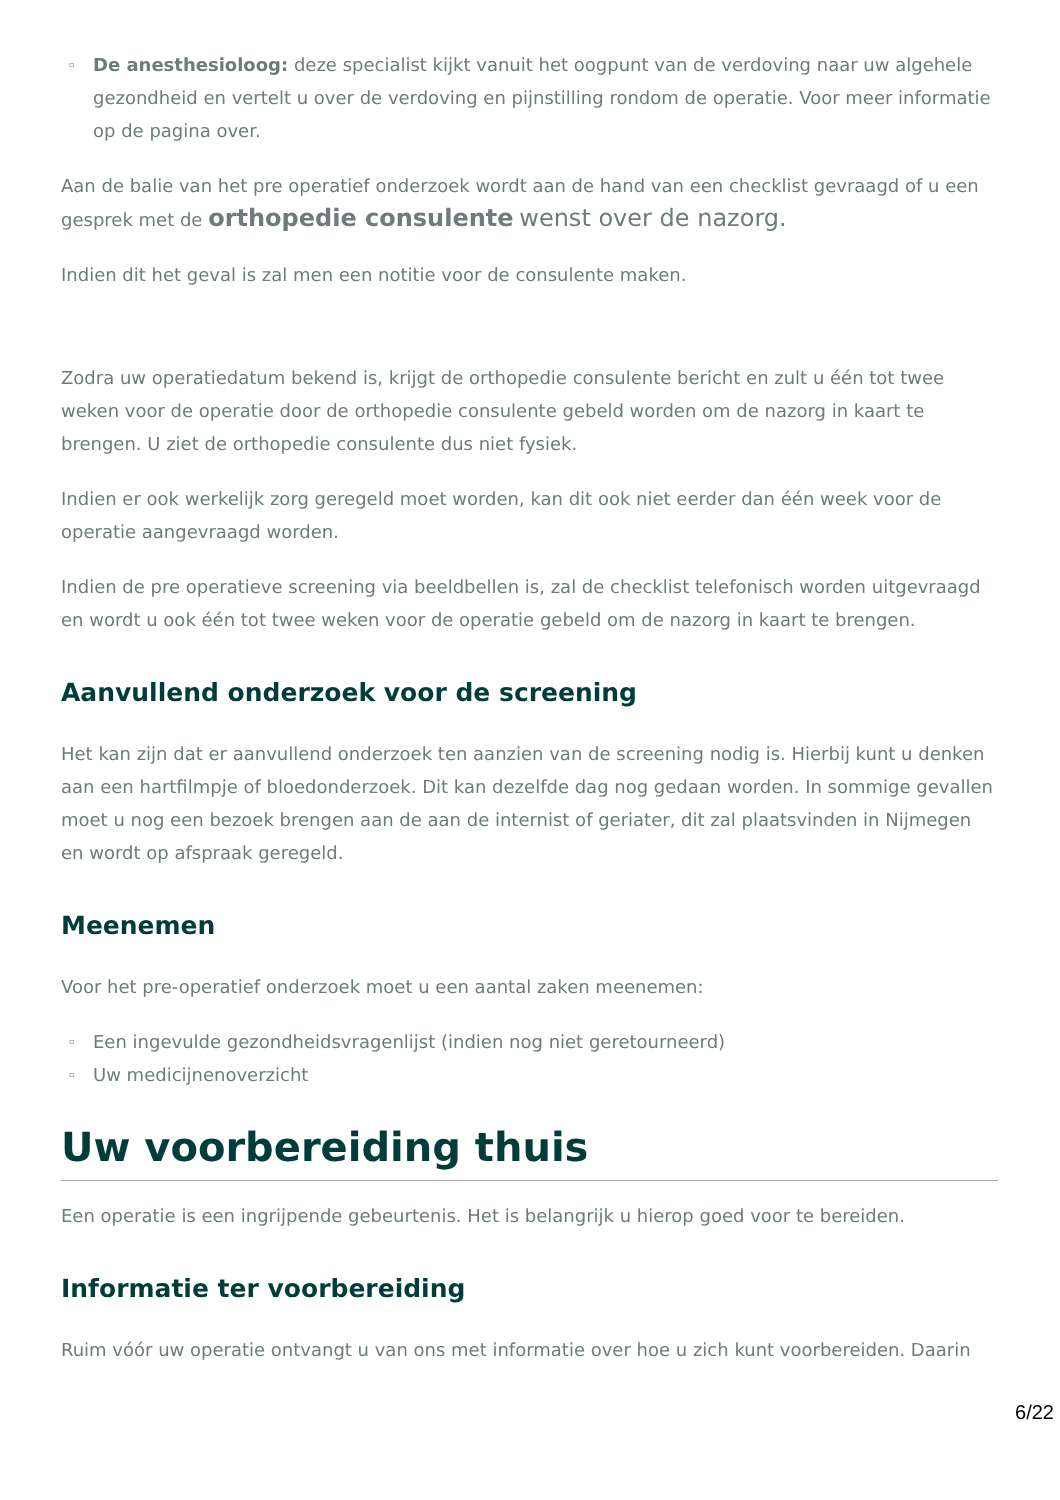▫ De anesthesioloog: deze specialist kijkt vanuit het oogpunt van de verdoving naar uw algehele gezondheid en vertelt u over de verdoving en pijnstilling rondom de operatie. Voor meer informatie op de pagina over.
Aan de balie van het pre operatief onderzoek wordt aan de hand van een checklist gevraagd of u een gesprek met de orthopedie consulente wenst over de nazorg.
Indien dit het geval is zal men een notitie voor de consulente maken.
Zodra uw operatiedatum bekend is, krijgt de orthopedie consulente bericht en zult u één tot twee weken voor de operatie door de orthopedie consulente gebeld worden om de nazorg in kaart te brengen. U ziet de orthopedie consulente dus niet fysiek.
Indien er ook werkelijk zorg geregeld moet worden, kan dit ook niet eerder dan één week voor de operatie aangevraagd worden.
Indien de pre operatieve screening via beeldbellen is, zal de checklist telefonisch worden uitgevraagd en wordt u ook één tot twee weken voor de operatie gebeld om de nazorg in kaart te brengen.
Aanvullend onderzoek voor de screening
Het kan zijn dat er aanvullend onderzoek ten aanzien van de screening nodig is. Hierbij kunt u denken aan een hartfilmpje of bloedonderzoek. Dit kan dezelfde dag nog gedaan worden. In sommige gevallen moet u nog een bezoek brengen aan de aan de internist of geriater, dit zal plaatsvinden in Nijmegen en wordt op afspraak geregeld.
Meenemen
Voor het pre-operatief onderzoek moet u een aantal zaken meenemen:
▫ Een ingevulde gezondheidsvragenlijst (indien nog niet geretourneerd)
▫ Uw medicijnenoverzicht
Uw voorbereiding thuis
Een operatie is een ingrijpende gebeurtenis. Het is belangrijk u hierop goed voor te bereiden.
Informatie ter voorbereiding
Ruim vóór uw operatie ontvangt u van ons met informatie over hoe u zich kunt voorbereiden. Daarin
6/22